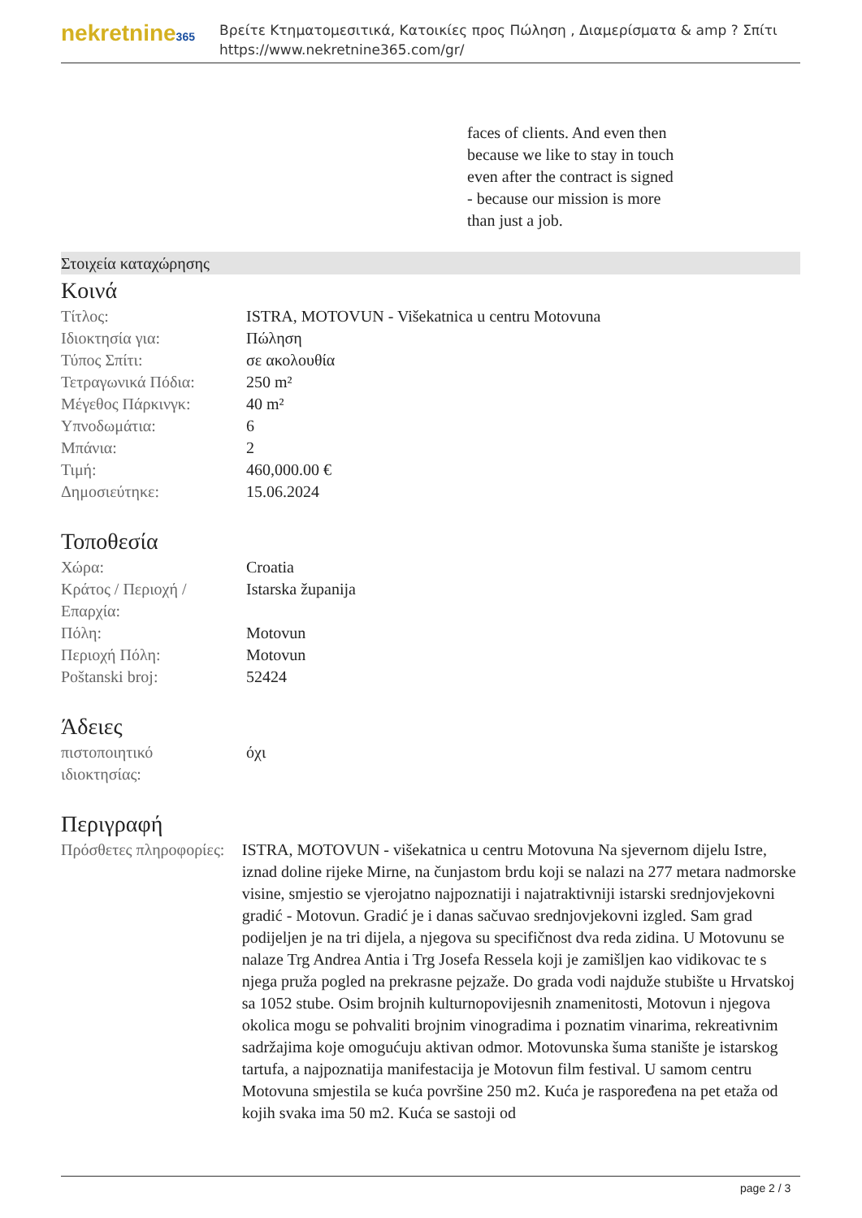nekretnine365
Βρείτε Κτηματομεσιτικά, Κατοικίες προς Πώληση , Διαμερίσματα & amp ? Σπίτι
https://www.nekretnine365.com/gr/
faces of clients. And even then
because we like to stay in touch
even after the contract is signed
- because our mission is more
than just a job.
Στοιχεία καταχώρησης
Κοινά
| Τίτλος: | ISTRA, MOTOVUN - Višekatnica u centru Motovuna |
| Ιδιοκτησία για: | Πώληση |
| Τύπος Σπίτι: | σε ακολουθία |
| Τετραγωνικά Πόδια: | 250 m² |
| Μέγεθος Πάρκινγκ: | 40 m² |
| Υπνοδωμάτια: | 6 |
| Μπάνια: | 2 |
| Τιμή: | 460,000.00 € |
| Δημοσιεύτηκε: | 15.06.2024 |
Τοποθεσία
| Χώρα: | Croatia |
| Κράτος / Περιοχή / Επαρχία: | Istarska županija |
| Πόλη: | Motovun |
| Περιοχή Πόλη: | Motovun |
| Poštanski broj: | 52424 |
Άδειες
| πιστοποιητικό ιδιοκτησίας: | όχι |
Περιγραφή
| Πρόσθετες πληροφορίες: | ISTRA, MOTOVUN - višekatnica u centru Motovuna Na sjevernom dijelu Istre, iznad doline rijeke Mirne, na čunjastom brdu koji se nalazi na 277 metara nadmorske visine, smjestio se vjerojatno najpoznatiji i najatraktivniji istarski srednjovjekovni gradić - Motovun. Gradić je i danas sačuvao srednjovjekovni izgled. Sam grad podijeljen je na tri dijela, a njegova su specifičnost dva reda zidina. U Motovunu se nalaze Trg Andrea Antia i Trg Josefa Ressela koji je zamišljen kao vidikovac te s njega pruža pogled na prekrasne pejzaže. Do grada vodi najduže stubište u Hrvatskoj sa 1052 stube. Osim brojnih kulturnopovijesnih znamenitosti, Motovun i njegova okolica mogu se pohvaliti brojnim vinogradima i poznatim vinarima, rekreativnim sadržajima koje omogućuju aktivan odmor. Motovunska šuma stanište je istarskog tartufa, a najpoznatija manifestacija je Motovun film festival. U samom centru Motovuna smjestila se kuća površine 250 m2. Kuća je raspoređena na pet etaža od kojih svaka ima 50 m2. Kuća se sastoji od |
page 2 / 3